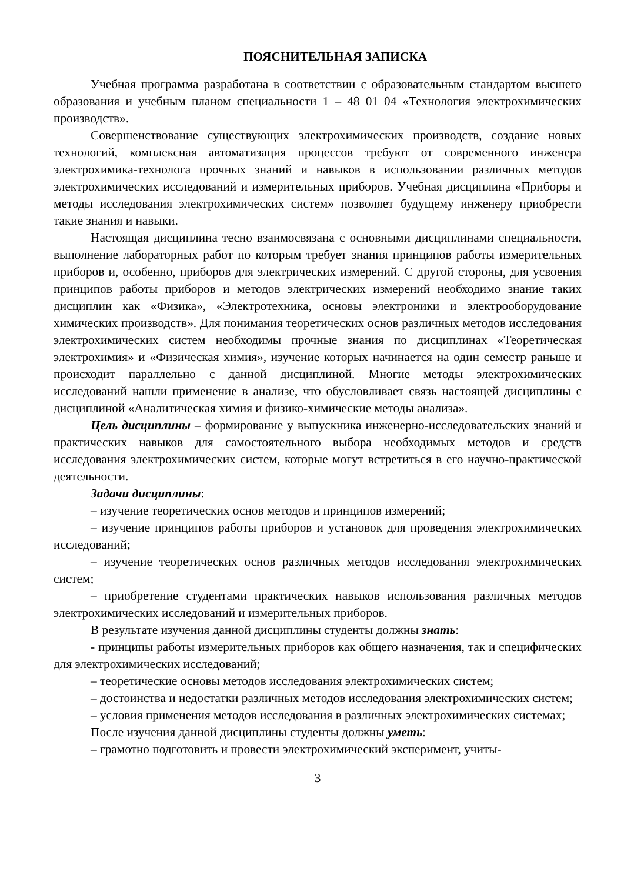ПОЯСНИТЕЛЬНАЯ ЗАПИСКА
Учебная программа разработана в соответствии с образовательным стандартом высшего образования и учебным планом специальности 1 – 48 01 04 «Технология электрохимических производств».
Совершенствование существующих электрохимических производств, создание новых технологий, комплексная автоматизация процессов требуют от современного инженера электрохимика-технолога прочных знаний и навыков в использовании различных методов электрохимических исследований и измерительных приборов. Учебная дисциплина «Приборы и методы исследования электрохимических систем» позволяет будущему инженеру приобрести такие знания и навыки.
Настоящая дисциплина тесно взаимосвязана с основными дисциплинами специальности, выполнение лабораторных работ по которым требует знания принципов работы измерительных приборов и, особенно, приборов для электрических измерений. С другой стороны, для усвоения принципов работы приборов и методов электрических измерений необходимо знание таких дисциплин как «Физика», «Электротехника, основы электроники и электрооборудование химических производств». Для понимания теоретических основ различных методов исследования электрохимических систем необходимы прочные знания по дисциплинах «Теоретическая электрохимия» и «Физическая химия», изучение которых начинается на один семестр раньше и происходит параллельно с данной дисциплиной. Многие методы электрохимических исследований нашли применение в анализе, что обусловливает связь настоящей дисциплины с дисциплиной «Аналитическая химия и физико-химические методы анализа».
Цель дисциплины – формирование у выпускника инженерно-исследовательских знаний и практических навыков для самостоятельного выбора необходимых методов и средств исследования электрохимических систем, которые могут встретиться в его научно-практической деятельности.
Задачи дисциплины:
– изучение теоретических основ методов и принципов измерений;
– изучение принципов работы приборов и установок для проведения электрохимических исследований;
– изучение теоретических основ различных методов исследования электрохимических систем;
– приобретение студентами практических навыков использования различных методов электрохимических исследований и измерительных приборов.
В результате изучения данной дисциплины студенты должны знать:
- принципы работы измерительных приборов как общего назначения, так и специфических для электрохимических исследований;
– теоретические основы методов исследования электрохимических систем;
– достоинства и недостатки различных методов исследования электрохимических систем;
– условия применения методов исследования в различных электрохимических системах;
После изучения данной дисциплины студенты должны уметь:
– грамотно подготовить и провести электрохимический эксперимент, учиты-
3